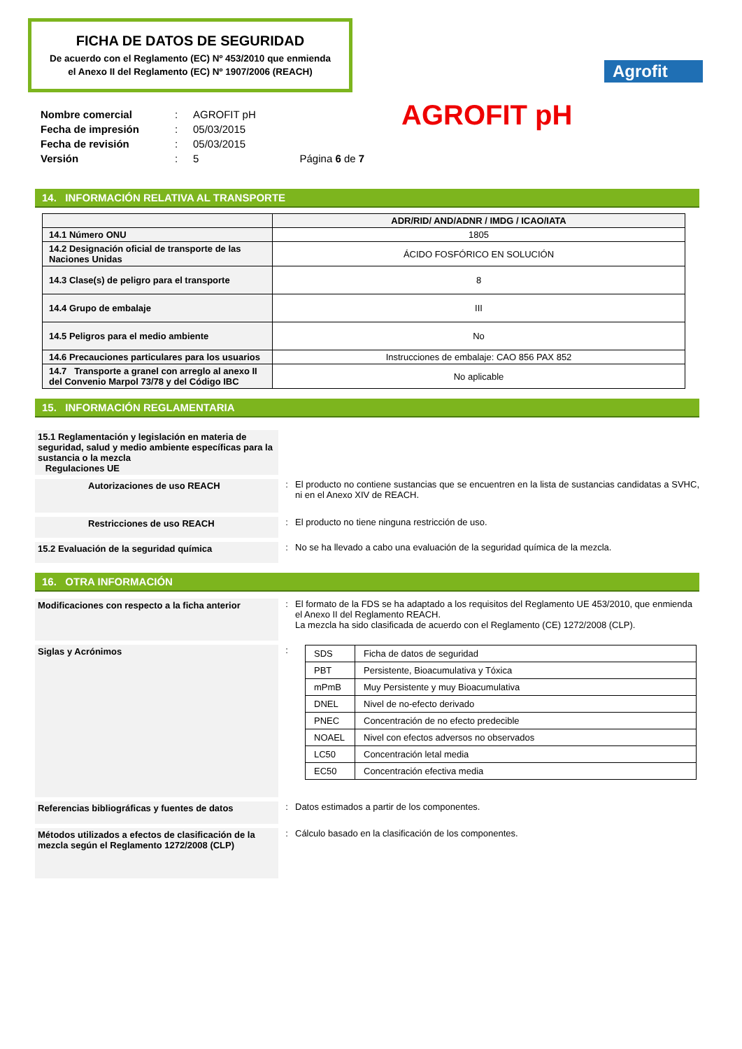FICHA DE DATOS DE SEGURIDAD
De acuerdo con el Reglamento (EC) Nº 453/2010 que enmienda
el Anexo II del Reglamento (EC) Nº 1907/2006 (REACH)
Agrofit
| Nombre comercial | : | AGROFIT pH |
| Fecha de impresión | : | 05/03/2015 |
| Fecha de revisión | : | 05/03/2015 |
| Versión | : | 5 Página 6 de 7 |
AGROFIT pH
14. INFORMACIÓN RELATIVA AL TRANSPORTE
| | ADR/RID/ AND/ADNR / IMDG / ICAO/IATA |
| --- | --- |
| 14.1 Número ONU | 1805 |
| 14.2 Designación oficial de transporte de las Naciones Unidas | ÁCIDO FOSFÓRICO EN SOLUCIÓN |
| 14.3 Clase(s) de peligro para el transporte | 8 |
| 14.4 Grupo de embalaje | III |
| 14.5 Peligros para el medio ambiente | No |
| 14.6 Precauciones particulares para los usuarios | Instrucciones de embalaje: CAO 856 PAX 852 |
| 14.7 Transporte a granel con arreglo al anexo II del Convenio Marpol 73/78 y del Código IBC | No aplicable |
15. INFORMACIÓN REGLAMENTARIA
15.1 Reglamentación y legislación en materia de seguridad, salud y medio ambiente específicas para la sustancia o la mezcla
Regulaciones UE
Autorizaciones de uso REACH
: El producto no contiene sustancias que se encuentren en la lista de sustancias candidatas a SVHC, ni en el Anexo XIV de REACH.
Restricciones de uso REACH
: El producto no tiene ninguna restricción de uso.
15.2 Evaluación de la seguridad química
: No se ha llevado a cabo una evaluación de la seguridad química de la mezcla.
16. OTRA INFORMACIÓN
Modificaciones con respecto a la ficha anterior
: El formato de la FDS se ha adaptado a los requisitos del Reglamento UE 453/2010, que enmienda el Anexo II del Reglamento REACH.
La mezcla ha sido clasificada de acuerdo con el Reglamento (CE) 1272/2008 (CLP).
Siglas y Acrónimos
:
| SDS | Ficha de datos de seguridad |
| PBT | Persistente, Bioacumulativa y Tóxica |
| mPmB | Muy Persistente y muy Bioacumulativa |
| DNEL | Nivel de no-efecto derivado |
| PNEC | Concentración de no efecto predecible |
| NOAEL | Nivel con efectos adversos no observados |
| LC50 | Concentración letal media |
| EC50 | Concentración efectiva media |
Referencias bibliográficas y fuentes de datos
: Datos estimados a partir de los componentes.
Métodos utilizados a efectos de clasificación de la mezcla según el Reglamento 1272/2008 (CLP)
: Cálculo basado en la clasificación de los componentes.